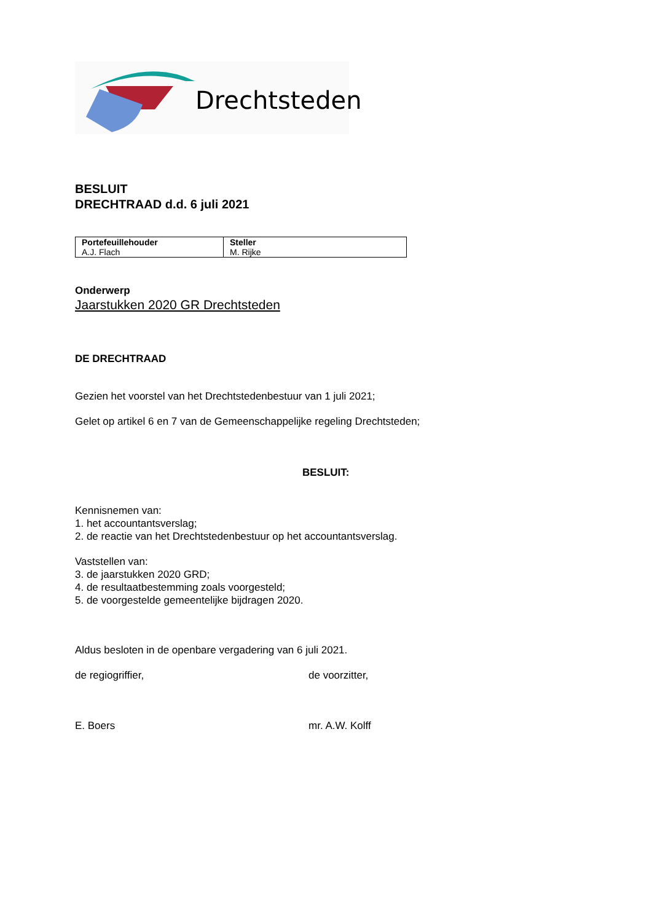Drechtsteden
BESLUIT
DRECHTRAAD d.d. 6 juli 2021
| Portefeuillehouder A.J. Flach | Steller M. Rijke |
Onderwerp
Jaarstukken 2020 GR Drechtsteden
DE DRECHTRAAD
Gezien het voorstel van het Drechtstedenbestuur van 1 juli 2021;
Gelet op artikel 6 en 7 van de Gemeenschappelijke regeling Drechtsteden;
BESLUIT:
Kennisnemen van:
1. het accountantsverslag;
2. de reactie van het Drechtstedenbestuur op het accountantsverslag.
Vaststellen van:
3. de jaarstukken 2020 GRD;
4. de resultaatbestemming zoals voorgesteld;
5. de voorgestelde gemeentelijke bijdragen 2020.
Aldus besloten in de openbare vergadering van 6 juli 2021.
de regiogriffier, de voorzitter,
E. Boers mr. A.W. Kolff